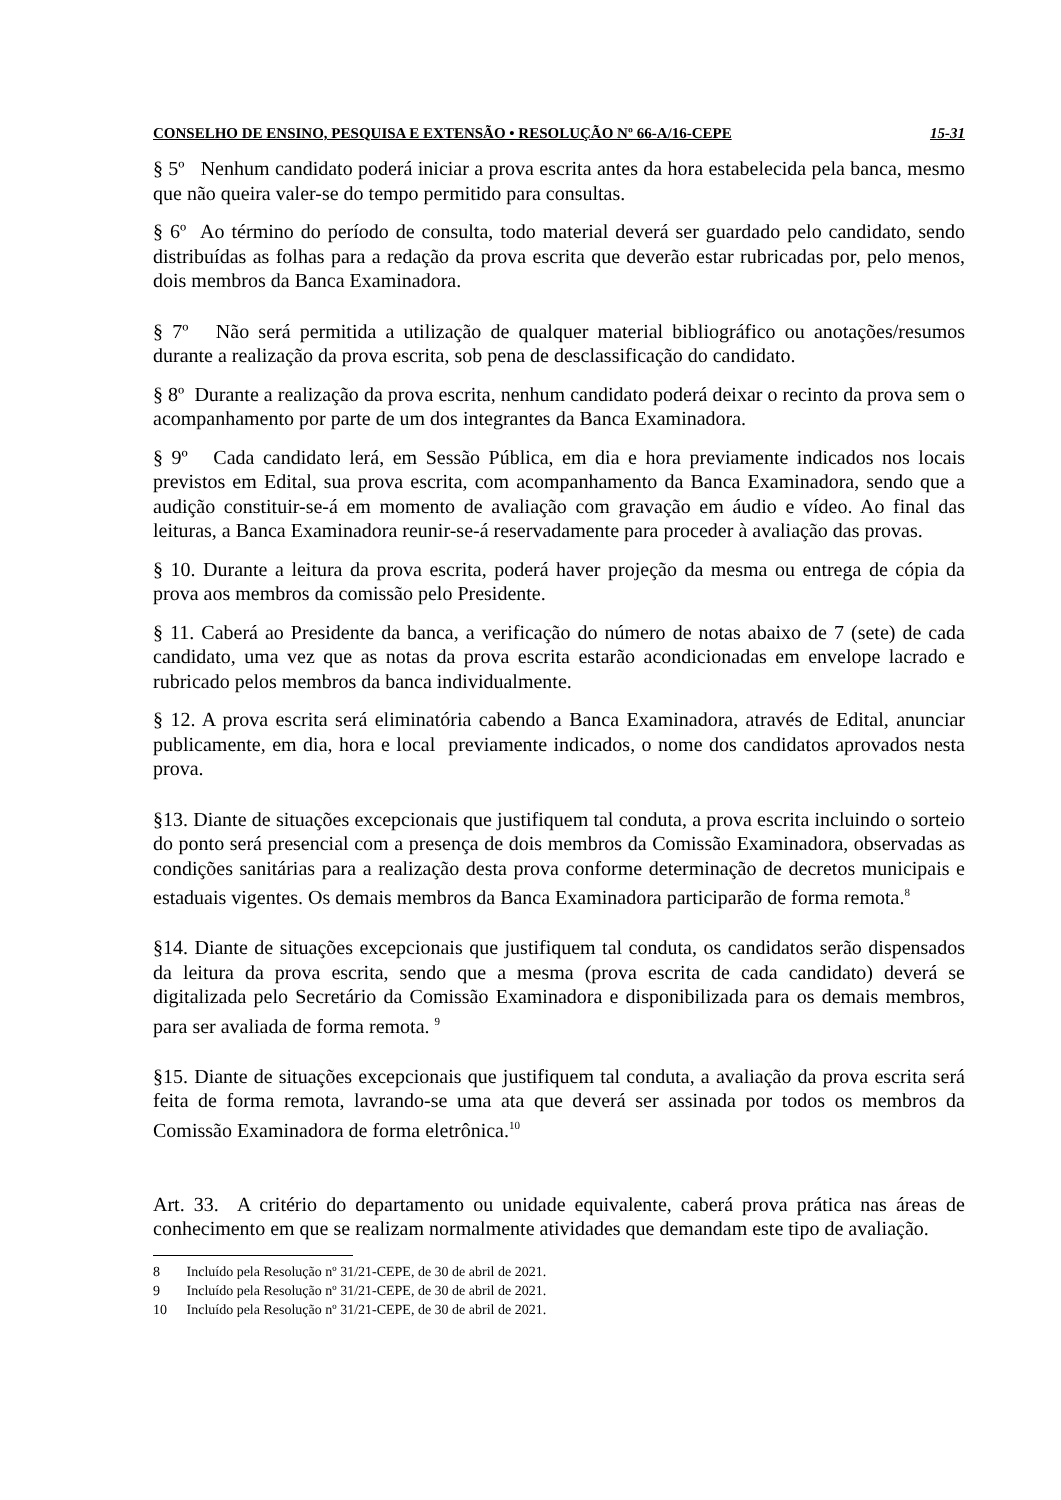CONSELHO DE ENSINO, PESQUISA E EXTENSÃO • RESOLUÇÃO Nº 66-A/16-CEPE 15-31
§ 5º Nenhum candidato poderá iniciar a prova escrita antes da hora estabelecida pela banca, mesmo que não queira valer-se do tempo permitido para consultas.
§ 6º Ao término do período de consulta, todo material deverá ser guardado pelo candidato, sendo distribuídas as folhas para a redação da prova escrita que deverão estar rubricadas por, pelo menos, dois membros da Banca Examinadora.
§ 7º Não será permitida a utilização de qualquer material bibliográfico ou anotações/resumos durante a realização da prova escrita, sob pena de desclassificação do candidato.
§ 8º Durante a realização da prova escrita, nenhum candidato poderá deixar o recinto da prova sem o acompanhamento por parte de um dos integrantes da Banca Examinadora.
§ 9º Cada candidato lerá, em Sessão Pública, em dia e hora previamente indicados nos locais previstos em Edital, sua prova escrita, com acompanhamento da Banca Examinadora, sendo que a audição constituir-se-á em momento de avaliação com gravação em áudio e vídeo. Ao final das leituras, a Banca Examinadora reunir-se-á reservadamente para proceder à avaliação das provas.
§ 10. Durante a leitura da prova escrita, poderá haver projeção da mesma ou entrega de cópia da prova aos membros da comissão pelo Presidente.
§ 11. Caberá ao Presidente da banca, a verificação do número de notas abaixo de 7 (sete) de cada candidato, uma vez que as notas da prova escrita estarão acondicionadas em envelope lacrado e rubricado pelos membros da banca individualmente.
§ 12. A prova escrita será eliminatória cabendo a Banca Examinadora, através de Edital, anunciar publicamente, em dia, hora e local previamente indicados, o nome dos candidatos aprovados nesta prova.
§13. Diante de situações excepcionais que justifiquem tal conduta, a prova escrita incluindo o sorteio do ponto será presencial com a presença de dois membros da Comissão Examinadora, observadas as condições sanitárias para a realização desta prova conforme determinação de decretos municipais e estaduais vigentes. Os demais membros da Banca Examinadora participarão de forma remota.<sup>8</sup>
§14. Diante de situações excepcionais que justifiquem tal conduta, os candidatos serão dispensados da leitura da prova escrita, sendo que a mesma (prova escrita de cada candidato) deverá se digitalizada pelo Secretário da Comissão Examinadora e disponibilizada para os demais membros, para ser avaliada de forma remota. <sup>9</sup>
§15. Diante de situações excepcionais que justifiquem tal conduta, a avaliação da prova escrita será feita de forma remota, lavrando-se uma ata que deverá ser assinada por todos os membros da Comissão Examinadora de forma eletrônica.<sup>10</sup>
Art. 33. A critério do departamento ou unidade equivalente, caberá prova prática nas áreas de conhecimento em que se realizam normalmente atividades que demandam este tipo de avaliação.
8 Incluído pela Resolução nº 31/21-CEPE, de 30 de abril de 2021.
9 Incluído pela Resolução nº 31/21-CEPE, de 30 de abril de 2021.
10 Incluído pela Resolução nº 31/21-CEPE, de 30 de abril de 2021.